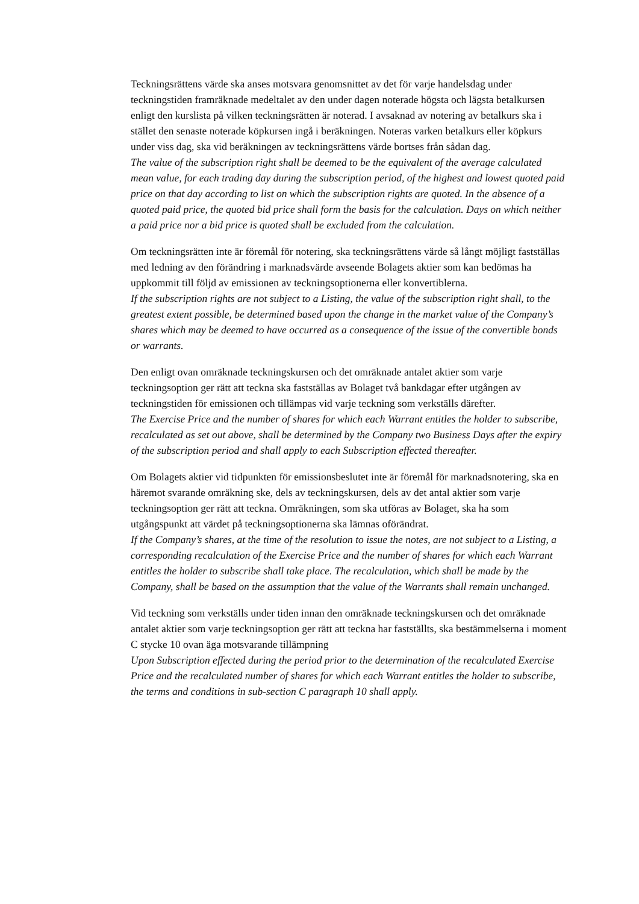Teckningsrättens värde ska anses motsvara genomsnittet av det för varje handelsdag under teckningstiden framräknade medeltalet av den under dagen noterade högsta och lägsta betalkursen enligt den kurslista på vilken teckningsrätten är noterad. I avsaknad av notering av betalkurs ska i stället den senaste noterade köpkursen ingå i beräkningen. Noteras varken betalkurs eller köpkurs under viss dag, ska vid beräkningen av teckningsrättens värde bortses från sådan dag.
The value of the subscription right shall be deemed to be the equivalent of the average calculated mean value, for each trading day during the subscription period, of the highest and lowest quoted paid price on that day according to list on which the subscription rights are quoted. In the absence of a quoted paid price, the quoted bid price shall form the basis for the calculation. Days on which neither a paid price nor a bid price is quoted shall be excluded from the calculation.
Om teckningsrätten inte är föremål för notering, ska teckningsrättens värde så långt möjligt fastställas med ledning av den förändring i marknadsvärde avseende Bolagets aktier som kan bedömas ha uppkommit till följd av emissionen av teckningsoptionerna eller konvertiblerna.
If the subscription rights are not subject to a Listing, the value of the subscription right shall, to the greatest extent possible, be determined based upon the change in the market value of the Company’s shares which may be deemed to have occurred as a consequence of the issue of the convertible bonds or warrants.
Den enligt ovan omräknade teckningskursen och det omräknade antalet aktier som varje teckningsoption ger rätt att teckna ska fastställas av Bolaget två bankdagar efter utgången av teckningstiden för emissionen och tillämpas vid varje teckning som verkställs därefter.
The Exercise Price and the number of shares for which each Warrant entitles the holder to subscribe, recalculated as set out above, shall be determined by the Company two Business Days after the expiry of the subscription period and shall apply to each Subscription effected thereafter.
Om Bolagets aktier vid tidpunkten för emissionsbeslutet inte är föremål för marknadsnotering, ska en häremot svarande omräkning ske, dels av teckningskursen, dels av det antal aktier som varje teckningsoption ger rätt att teckna. Omräkningen, som ska utföras av Bolaget, ska ha som utgångspunkt att värdet på teckningsoptionerna ska lämnas oförändrat.
If the Company’s shares, at the time of the resolution to issue the notes, are not subject to a Listing, a corresponding recalculation of the Exercise Price and the number of shares for which each Warrant entitles the holder to subscribe shall take place. The recalculation, which shall be made by the Company, shall be based on the assumption that the value of the Warrants shall remain unchanged.
Vid teckning som verkställs under tiden innan den omräknade teckningskursen och det omräknade antalet aktier som varje teckningsoption ger rätt att teckna har fastställts, ska bestämmelserna i moment C stycke 10 ovan äga motsvarande tillämpning
Upon Subscription effected during the period prior to the determination of the recalculated Exercise Price and the recalculated number of shares for which each Warrant entitles the holder to subscribe, the terms and conditions in sub-section C paragraph 10 shall apply.